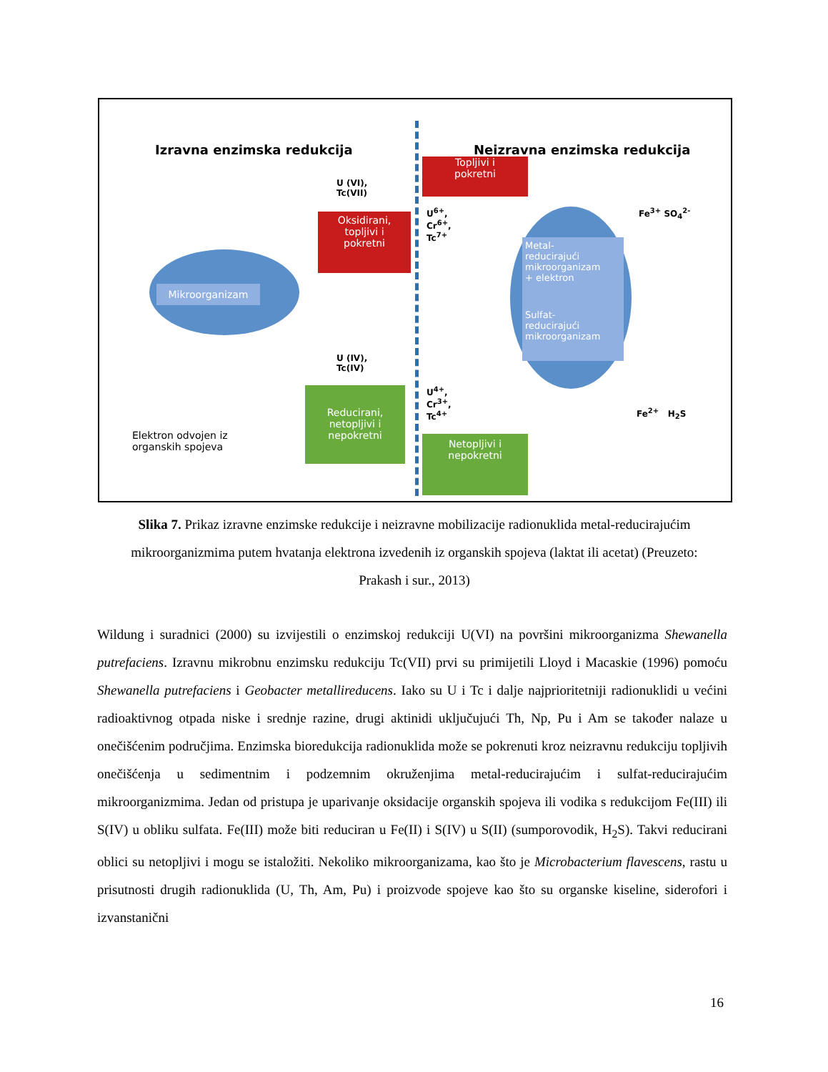Izravna enzimska redukcija Neizravna enzimska redukcija
Mikroorganizam
U (VI),
Tc(VII)
Oksidirani,
topljivi i
pokretni
U (IV),
Tc(IV)
Reducirani,
netopljivi i
nepokretni
Elektron odvojen iz
organskih spojeva
Topljivi i
pokretni
U<sup>6+</sup>,
Cr<sup>6+</sup>,
Tc<sup>7+</sup>
U<sup>4+</sup>,
Cr<sup>3+</sup>,
Tc<sup>4+</sup>
Netopljivi i
nepokretni
Metal-
reducirajući
mikroorganizam
+ elektron
Sulfat-
reducirajući
mikroorganizam
Fe<sup>3+</sup> SO<sub>4</sub><sup>2-</sup>
Fe<sup>2+</sup> H<sub>2</sub>S
Slika 7. Prikaz izravne enzimske redukcije i neizravne mobilizacije radionuklida metal-reducirajućim mikroorganizmima putem hvatanja elektrona izvedenih iz organskih spojeva (laktat ili acetat) (Preuzeto: Prakash i sur., 2013)
Wildung i suradnici (2000) su izvijestili o enzimskoj redukciji U(VI) na površini mikroorganizma Shewanella putrefaciens. Izravnu mikrobnu enzimsku redukciju Tc(VII) prvi su primijetili Lloyd i Macaskie (1996) pomoću Shewanella putrefaciens i Geobacter metallireducens. Iako su U i Tc i dalje najprioritetniji radionuklidi u većini radioaktivnog otpada niske i srednje razine, drugi aktinidi uključujući Th, Np, Pu i Am se također nalaze u onečišćenim područjima. Enzimska bioredukcija radionuklida može se pokrenuti kroz neizravnu redukciju topljivih onečišćenja u sedimentnim i podzemnim okruženjima metal-reducirajućim i sulfat-reducirajućim mikroorganizmima. Jedan od pristupa je uparivanje oksidacije organskih spojeva ili vodika s redukcijom Fe(III) ili S(IV) u obliku sulfata. Fe(III) može biti reduciran u Fe(II) i S(IV) u S(II) (sumporovodik, H<sub>2</sub>S). Takvi reducirani oblici su netopljivi i mogu se istaložiti. Nekoliko mikroorganizama, kao što je Microbacterium flavescens, rastu u prisutnosti drugih radionuklida (U, Th, Am, Pu) i proizvode spojeve kao što su organske kiseline, siderofori i izvanstanični
16